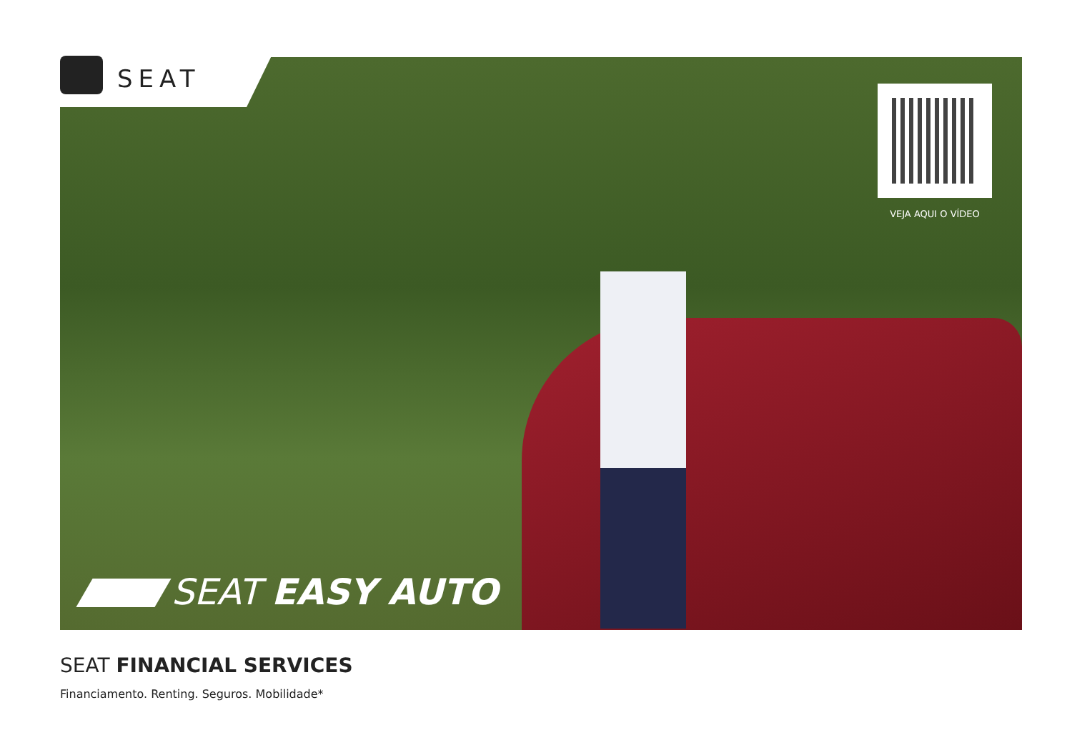SEAT
VEJA AQUI O VÍDEO
SEAT EASY AUTO
SEAT FINANCIAL SERVICES
Financiamento. Renting. Seguros. Mobilidade*